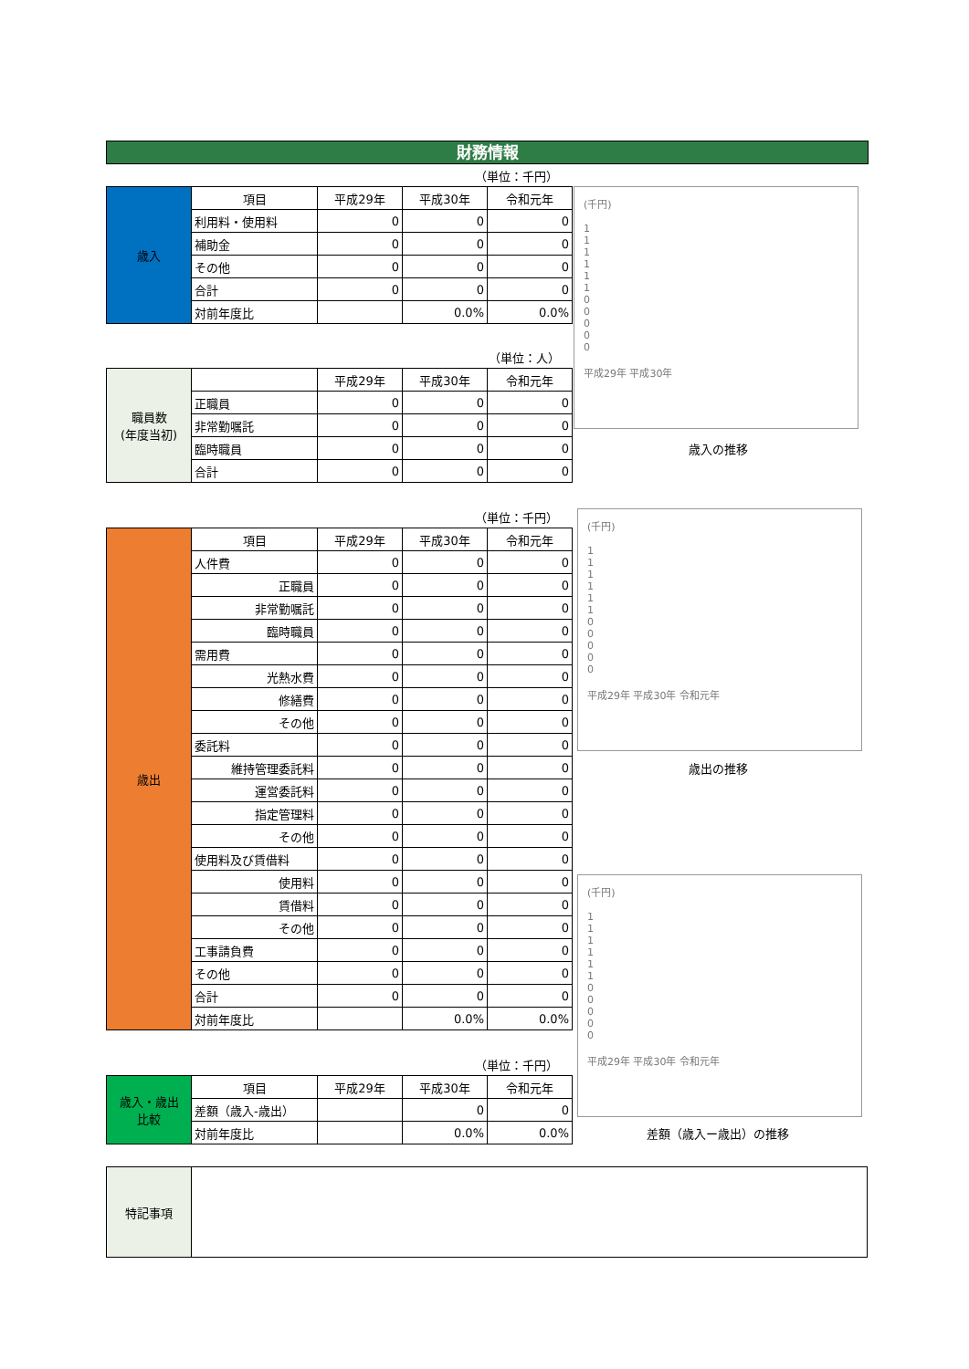財務情報
（単位：千円）
| 歳入 | 項目 | 平成29年 | 平成30年 | 令和元年 |
| | 利用料・使用料 | 0 | 0 | 0 |
| | 補助金 | 0 | 0 | 0 |
| | その他 | 0 | 0 | 0 |
| | 合計 | 0 | 0 | 0 |
| | 対前年度比 | | 0.0% | 0.0% |
(千円)
1
1
1
1
1
1
0
0
0
0
0
平成29年 平成30年
歳入の推移
（単位：人）
| 職員数 (年度当初) | | 平成29年 | 平成30年 | 令和元年 |
| | 正職員 | 0 | 0 | 0 |
| | 非常勤嘱託 | 0 | 0 | 0 |
| | 臨時職員 | 0 | 0 | 0 |
| | 合計 | 0 | 0 | 0 |
（単位：千円）
| 歳出 | 項目 | 平成29年 | 平成30年 | 令和元年 |
| | 人件費 | 0 | 0 | 0 |
| | 正職員 | 0 | 0 | 0 |
| | 非常勤嘱託 | 0 | 0 | 0 |
| | 臨時職員 | 0 | 0 | 0 |
| | 需用費 | 0 | 0 | 0 |
| | 光熱水費 | 0 | 0 | 0 |
| | 修繕費 | 0 | 0 | 0 |
| | その他 | 0 | 0 | 0 |
| | 委託料 | 0 | 0 | 0 |
| | 維持管理委託料 | 0 | 0 | 0 |
| | 運営委託料 | 0 | 0 | 0 |
| | 指定管理料 | 0 | 0 | 0 |
| | その他 | 0 | 0 | 0 |
| | 使用料及び賃借料 | 0 | 0 | 0 |
| | 使用料 | 0 | 0 | 0 |
| | 賃借料 | 0 | 0 | 0 |
| | その他 | 0 | 0 | 0 |
| | 工事請負費 | 0 | 0 | 0 |
| | その他 | 0 | 0 | 0 |
| | 合計 | 0 | 0 | 0 |
| | 対前年度比 | | 0.0% | 0.0% |
(千円)
1
1
1
1
1
1
0
0
0
0
0
平成29年 平成30年 令和元年
歳出の推移
(千円)
1
1
1
1
1
1
0
0
0
0
0
平成29年 平成30年 令和元年
（単位：千円）
| 歳入・歳出 比較 | 項目 | 平成29年 | 平成30年 | 令和元年 |
| | 差額（歳入-歳出） | | 0 | 0 |
| | 対前年度比 | | 0.0% | 0.0% |
差額（歳入ー歳出）の推移
| 特記事項 | |